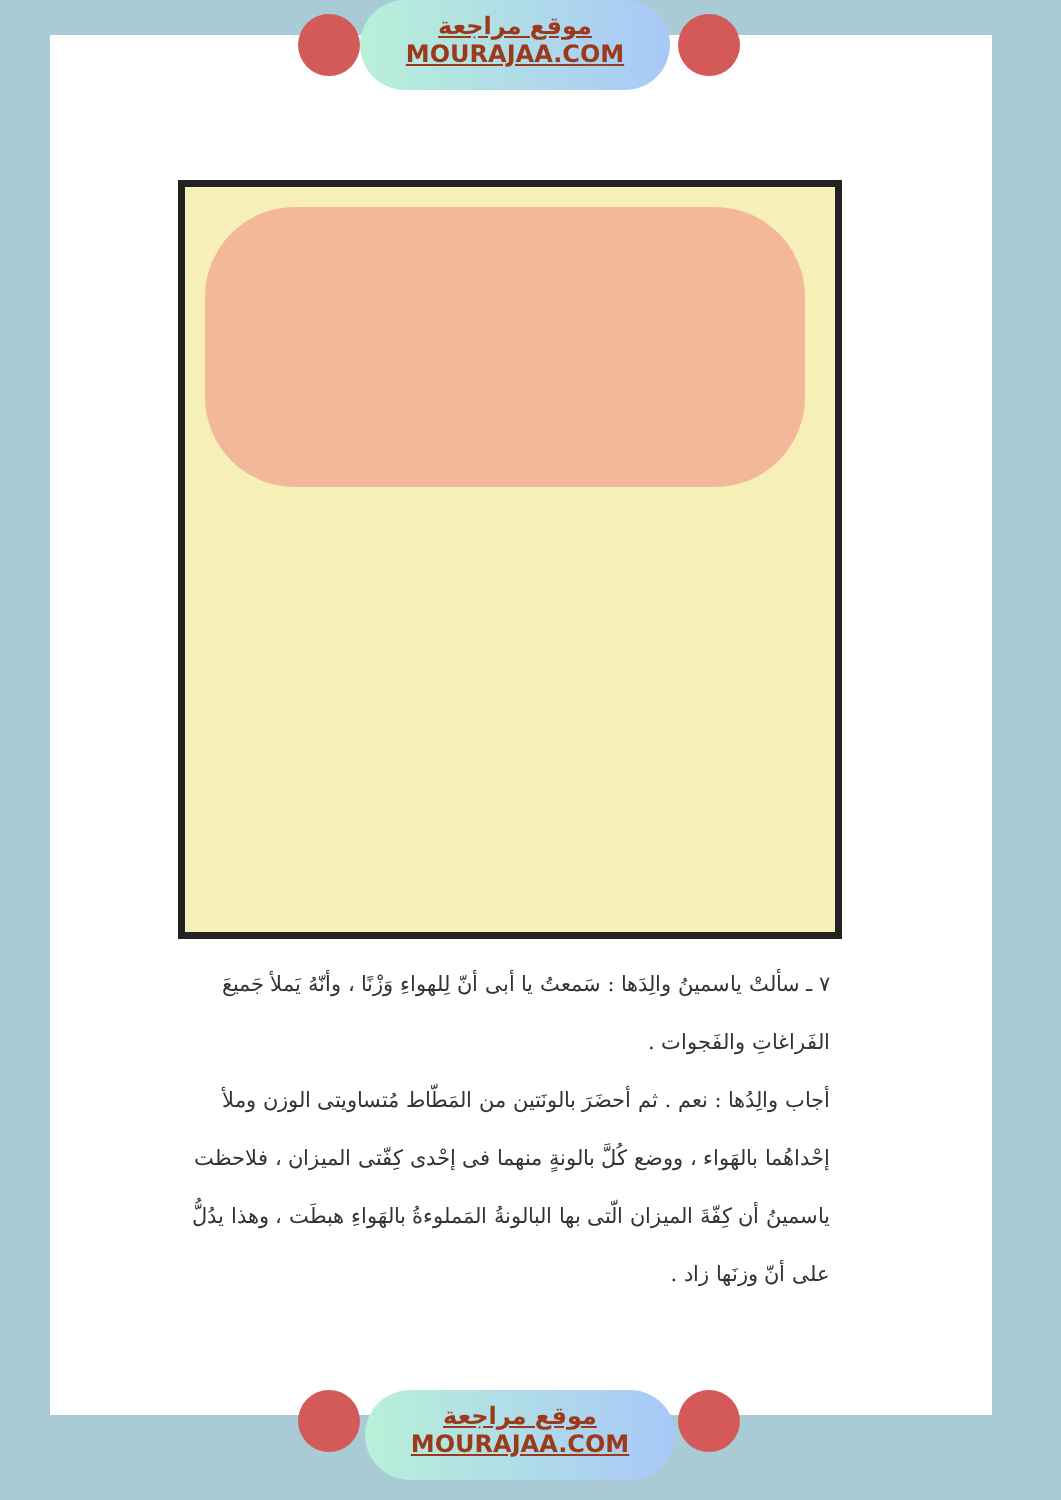موقع مراجعة
MOURAJAA.COM
٧ ـ سألتْ ياسمينُ والِدَها : سَمعتُ يا أبى أنّ لِلهواءِ وَزْنًا ، وأنّهُ يَملأ جَميعَ الفَراغاتِ والفَجوات .
أجاب والِدُها : نعم . ثم أحضَرَ بالونَتين من المَطّاط مُتساويتى الوزن وملأ إحْداهُما بالهَواء ، ووضع كُلَّ بالونةٍ منهما فى إحْدى كِفّتى الميزان ، فلاحظت ياسمينُ أن كِفّةَ الميزان الّتى بها البالونةُ المَملوءةُ بالهَواءِ هبطَت ، وهذا يدُلُّ على أنّ وزنَها زاد .
موقع مراجعة
MOURAJAA.COM